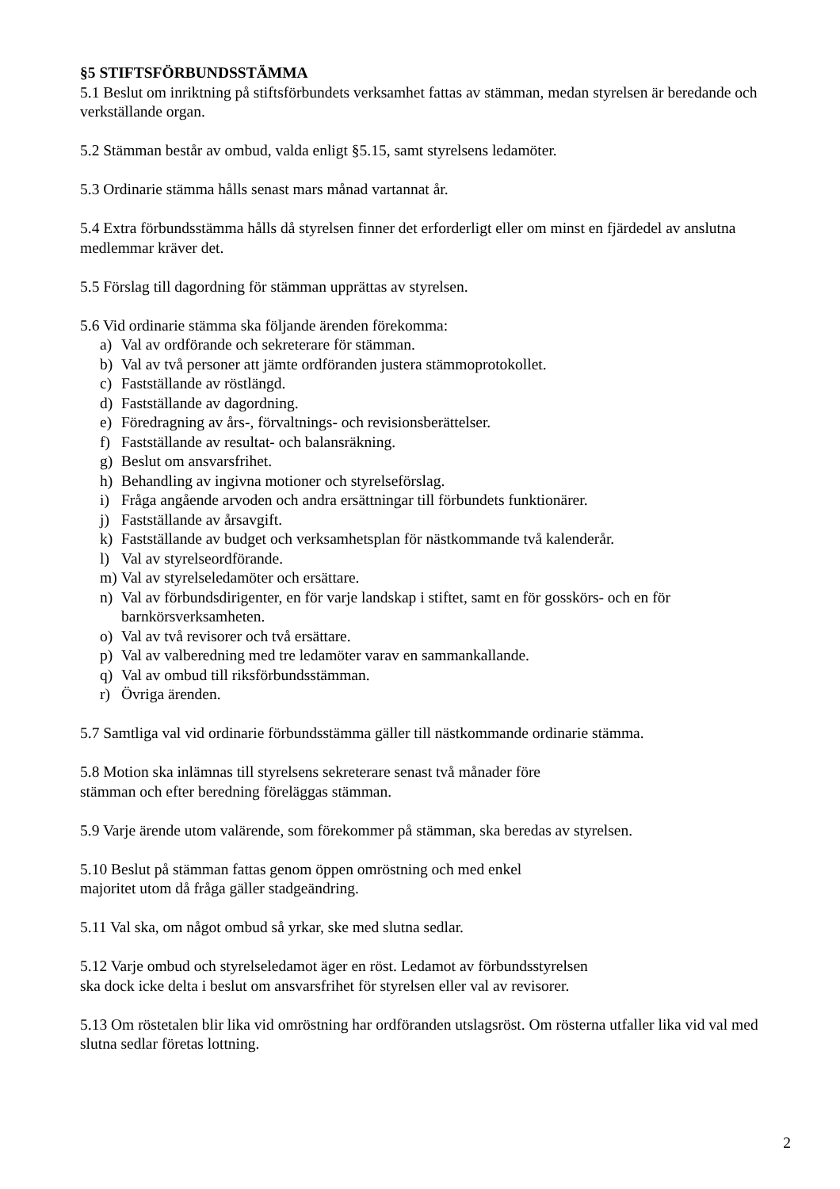§5 STIFTSFÖRBUNDSSTÄMMA
5.1 Beslut om inriktning på stiftsförbundets verksamhet fattas av stämman, medan styrelsen är beredande och verkställande organ.
5.2 Stämman består av ombud, valda enligt §5.15, samt styrelsens ledamöter.
5.3 Ordinarie stämma hålls senast mars månad vartannat år.
5.4 Extra förbundsstämma hålls då styrelsen finner det erforderligt eller om minst en fjärdedel av anslutna medlemmar kräver det.
5.5 Förslag till dagordning för stämman upprättas av styrelsen.
5.6 Vid ordinarie stämma ska följande ärenden förekomma:
a) Val av ordförande och sekreterare för stämman.
b) Val av två personer att jämte ordföranden justera stämmoprotokollet.
c) Fastställande av röstlängd.
d) Fastställande av dagordning.
e) Föredragning av års-, förvaltnings- och revisionsberättelser.
f) Fastställande av resultat- och balansräkning.
g) Beslut om ansvarsfrihet.
h) Behandling av ingivna motioner och styrelseförslag.
i) Fråga angående arvoden och andra ersättningar till förbundets funktionärer.
j) Fastställande av årsavgift.
k) Fastställande av budget och verksamhetsplan för nästkommande två kalenderår.
l) Val av styrelseordförande.
m) Val av styrelseledamöter och ersättare.
n) Val av förbundsdirigenter, en för varje landskap i stiftet, samt en för gosskörs- och en för barnkörsverksamheten.
o) Val av två revisorer och två ersättare.
p) Val av valberedning med tre ledamöter varav en sammankallande.
q) Val av ombud till riksförbundsstämman.
r) Övriga ärenden.
5.7 Samtliga val vid ordinarie förbundsstämma gäller till nästkommande ordinarie stämma.
5.8 Motion ska inlämnas till styrelsens sekreterare senast två månader före
stämman och efter beredning föreläggas stämman.
5.9 Varje ärende utom valärende, som förekommer på stämman, ska beredas av styrelsen.
5.10 Beslut på stämman fattas genom öppen omröstning och med enkel
majoritet utom då fråga gäller stadgeändring.
5.11 Val ska, om något ombud så yrkar, ske med slutna sedlar.
5.12 Varje ombud och styrelseledamot äger en röst. Ledamot av förbundsstyrelsen
ska dock icke delta i beslut om ansvarsfrihet för styrelsen eller val av revisorer.
5.13 Om röstetalen blir lika vid omröstning har ordföranden utslagsröst. Om rösterna utfaller lika vid val med slutna sedlar företas lottning.
2